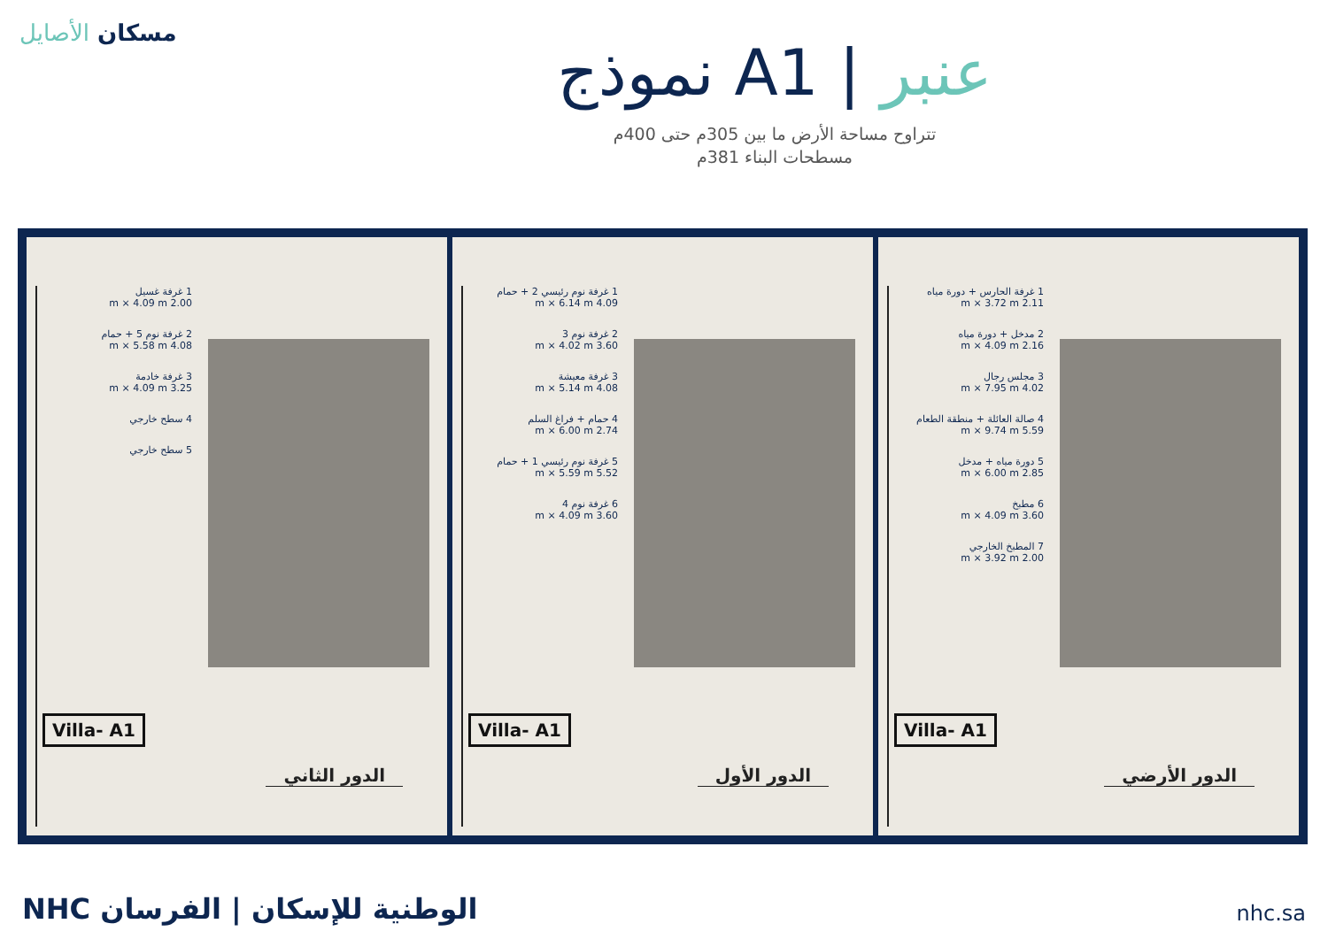مسكان الأصايل
نموذج A1 | عنبر
تتراوح مساحة الأرض ما بين 305م حتى 400م
مسطحات البناء 381م
1 غرفة غسيل
2.00 m × 4.09 m
2 غرفة نوم 5 + حمام
4.08 m × 5.58 m
3 غرفة خادمة
3.25 m × 4.09 m
4 سطح خارجي
5 سطح خارجي
Villa- A1
الدور الثاني
1 غرفة نوم رئيسي 2 + حمام
4.09 m × 6.14 m
2 غرفة نوم 3
3.60 m × 4.02 m
3 غرفة معيشة
4.08 m × 5.14 m
4 حمام + فراغ السلم
2.74 m × 6.00 m
5 غرفة نوم رئيسي 1 + حمام
5.52 m × 5.59 m
6 غرفة نوم 4
3.60 m × 4.09 m
Villa- A1
الدور الأول
1 غرفة الحارس + دورة مياه
2.11 m × 3.72 m
2 مدخل + دورة مياه
2.16 m × 4.09 m
3 مجلس رجال
4.02 m × 7.95 m
4 صالة العائلة + منطقة الطعام
5.59 m × 9.74 m
5 دورة مياه + مدخل
2.85 m × 6.00 m
6 مطبخ
3.60 m × 4.09 m
7 المطبخ الخارجي
2.00 m × 3.92 m
Villa- A1
الدور الأرضي
NHC الوطنية للإسكان | الفرسان nhc.sa